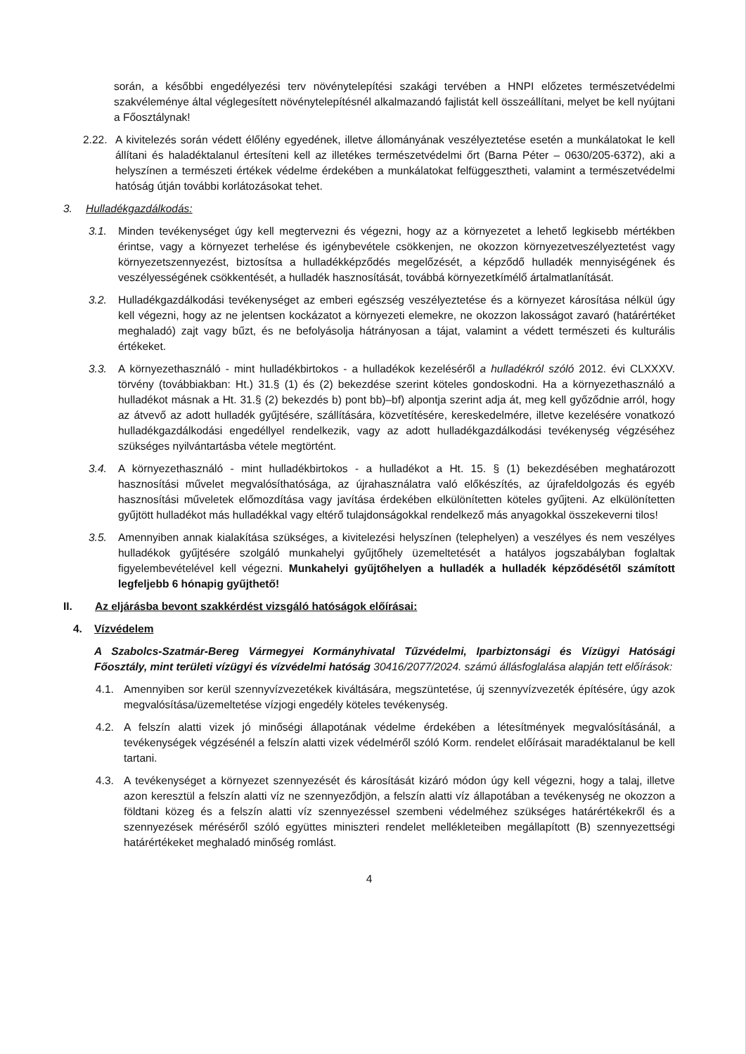során, a későbbi engedélyezési terv növénytelepítési szakági tervében a HNPI előzetes természetvédelmi szakvéleménye által véglegesített növénytelepítésnél alkalmazandó fajlistát kell összeállítani, melyet be kell nyújtani a Főosztálynak!
2.22. A kivitelezés során védett élőlény egyedének, illetve állományának veszélyeztetése esetén a munkálatokat le kell állítani és haladéktalanul értesíteni kell az illetékes természetvédelmi őrt (Barna Péter – 0630/205-6372), aki a helyszínen a természeti értékek védelme érdekében a munkálatokat felfüggesztheti, valamint a természetvédelmi hatóság útján további korlátozásokat tehet.
3. Hulladékgazdálkodás:
3.1. Minden tevékenységet úgy kell megtervezni és végezni, hogy az a környezetet a lehető legkisebb mértékben érintse, vagy a környezet terhelése és igénybevétele csökkenjen, ne okozzon környezetveszélyeztetést vagy környezetszennyezést, biztosítsa a hulladékképződés megelőzését, a képződő hulladék mennyiségének és veszélyességének csökkentését, a hulladék hasznosítását, továbbá környezetkímélő ártalmatlanítását.
3.2. Hulladékgazdálkodási tevékenységet az emberi egészség veszélyeztetése és a környezet károsítása nélkül úgy kell végezni, hogy az ne jelentsen kockázatot a környezeti elemekre, ne okozzon lakosságot zavaró (határértéket meghaladó) zajt vagy bűzt, és ne befolyásolja hátrányosan a tájat, valamint a védett természeti és kulturális értékeket.
3.3. A környezethasználó - mint hulladékbirtokos - a hulladékok kezeléséről a hulladékról szóló 2012. évi CLXXXV. törvény (továbbiakban: Ht.) 31.§ (1) és (2) bekezdése szerint köteles gondoskodni. Ha a környezethasználó a hulladékot másnak a Ht. 31.§ (2) bekezdés b) pont bb)–bf) alpontja szerint adja át, meg kell győződnie arról, hogy az átvevő az adott hulladék gyűjtésére, szállítására, közvetítésére, kereskedelmére, illetve kezelésére vonatkozó hulladékgazdálkodási engedéllyel rendelkezik, vagy az adott hulladékgazdálkodási tevékenység végzéséhez szükséges nyilvántartásba vétele megtörtént.
3.4. A környezethasználó - mint hulladékbirtokos - a hulladékot a Ht. 15. § (1) bekezdésében meghatározott hasznosítási művelet megvalósíthatósága, az újrahasználatra való előkészítés, az újrafeldolgozás és egyéb hasznosítási műveletek előmozdítása vagy javítása érdekében elkülönítetten köteles gyűjteni. Az elkülönítetten gyűjtött hulladékot más hulladékkal vagy eltérő tulajdonságokkal rendelkező más anyagokkal összekeverni tilos!
3.5. Amennyiben annak kialakítása szükséges, a kivitelezési helyszínen (telephelyen) a veszélyes és nem veszélyes hulladékok gyűjtésére szolgáló munkahelyi gyűjtőhely üzemeltetését a hatályos jogszabályban foglaltak figyelembevételével kell végezni. Munkahelyi gyűjtőhelyen a hulladék a hulladék képződésétől számított legfeljebb 6 hónapig gyűjthető!
II. Az eljárásba bevont szakkérdést vizsgáló hatóságok előírásai:
4. Vízvédelem
A Szabolcs-Szatmár-Bereg Vármegyei Kormányhivatal Tűzvédelmi, Iparbiztonsági és Vízügyi Hatósági Főosztály, mint területi vízügyi és vízvédelmi hatóság 30416/2077/2024. számú állásfoglalása alapján tett előírások:
4.1. Amennyiben sor kerül szennyvízvezetékek kiváltására, megszüntetése, új szennyvízvezeték építésére, úgy azok megvalósítása/üzemeltetése vízjogi engedély köteles tevékenység.
4.2. A felszín alatti vizek jó minőségi állapotának védelme érdekében a létesítmények megvalósításánál, a tevékenységek végzésénél a felszín alatti vizek védelméről szóló Korm. rendelet előírásait maradéktalanul be kell tartani.
4.3. A tevékenységet a környezet szennyezését és károsítását kizáró módon úgy kell végezni, hogy a talaj, illetve azon keresztül a felszín alatti víz ne szennyeződjön, a felszín alatti víz állapotában a tevékenység ne okozzon a földtani közeg és a felszín alatti víz szennyezéssel szembeni védelméhez szükséges határértékekről és a szennyezések méréséről szóló együttes miniszteri rendelet mellékleteiben megállapított (B) szennyezettségi határértékeket meghaladó minőség romlást.
4